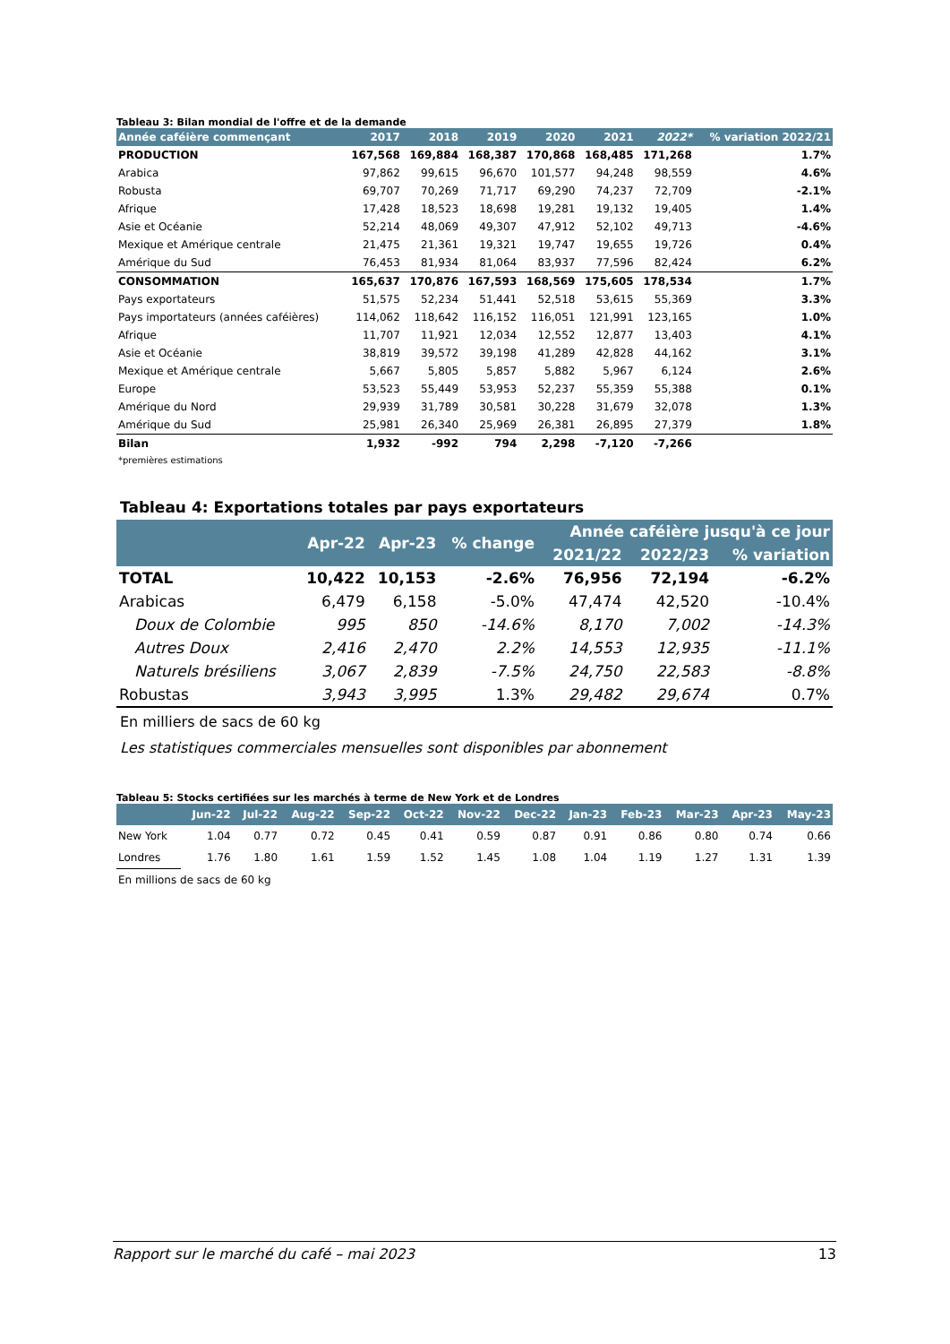Tableau 3: Bilan mondial de l'offre et de la demande
| Année caféière commençant | 2017 | 2018 | 2019 | 2020 | 2021 | 2022* | % variation 2022/21 |
| --- | --- | --- | --- | --- | --- | --- | --- |
| PRODUCTION | 167,568 | 169,884 | 168,387 | 170,868 | 168,485 | 171,268 | 1.7% |
| Arabica | 97,862 | 99,615 | 96,670 | 101,577 | 94,248 | 98,559 | 4.6% |
| Robusta | 69,707 | 70,269 | 71,717 | 69,290 | 74,237 | 72,709 | -2.1% |
| Afrique | 17,428 | 18,523 | 18,698 | 19,281 | 19,132 | 19,405 | 1.4% |
| Asie et Océanie | 52,214 | 48,069 | 49,307 | 47,912 | 52,102 | 49,713 | -4.6% |
| Mexique et Amérique centrale | 21,475 | 21,361 | 19,321 | 19,747 | 19,655 | 19,726 | 0.4% |
| Amérique du Sud | 76,453 | 81,934 | 81,064 | 83,937 | 77,596 | 82,424 | 6.2% |
| CONSOMMATION | 165,637 | 170,876 | 167,593 | 168,569 | 175,605 | 178,534 | 1.7% |
| Pays exportateurs | 51,575 | 52,234 | 51,441 | 52,518 | 53,615 | 55,369 | 3.3% |
| Pays importateurs (années caféières) | 114,062 | 118,642 | 116,152 | 116,051 | 121,991 | 123,165 | 1.0% |
| Afrique | 11,707 | 11,921 | 12,034 | 12,552 | 12,877 | 13,403 | 4.1% |
| Asie et Océanie | 38,819 | 39,572 | 39,198 | 41,289 | 42,828 | 44,162 | 3.1% |
| Mexique et Amérique centrale | 5,667 | 5,805 | 5,857 | 5,882 | 5,967 | 6,124 | 2.6% |
| Europe | 53,523 | 55,449 | 53,953 | 52,237 | 55,359 | 55,388 | 0.1% |
| Amérique du Nord | 29,939 | 31,789 | 30,581 | 30,228 | 31,679 | 32,078 | 1.3% |
| Amérique du Sud | 25,981 | 26,340 | 25,969 | 26,381 | 26,895 | 27,379 | 1.8% |
| Bilan | 1,932 | -992 | 794 | 2,298 | -7,120 | -7,266 | |
| *premières estimations | | | | | | | |
Tableau 4: Exportations totales par pays exportateurs
| | Apr-22 | Apr-23 | % change | Année caféière jusqu'à ce jour | | |
| --- | --- | --- | --- | --- | --- | --- |
| | | | | 2021/22 | 2022/23 | % variation |
| TOTAL | 10,422 | 10,153 | -2.6% | 76,956 | 72,194 | -6.2% |
| Arabicas | 6,479 | 6,158 | -5.0% | 47,474 | 42,520 | -10.4% |
| Doux de Colombie | 995 | 850 | -14.6% | 8,170 | 7,002 | -14.3% |
| Autres Doux | 2,416 | 2,470 | 2.2% | 14,553 | 12,935 | -11.1% |
| Naturels brésiliens | 3,067 | 2,839 | -7.5% | 24,750 | 22,583 | -8.8% |
| Robustas | 3,943 | 3,995 | 1.3% | 29,482 | 29,674 | 0.7% |
En milliers de sacs de 60 kg
Les statistiques commerciales mensuelles sont disponibles par abonnement
Tableau 5: Stocks certifiées sur les marchés à terme de New York et de Londres
| | Jun-22 | Jul-22 | Aug-22 | Sep-22 | Oct-22 | Nov-22 | Dec-22 | Jan-23 | Feb-23 | Mar-23 | Apr-23 | May-23 |
| --- | --- | --- | --- | --- | --- | --- | --- | --- | --- | --- | --- | --- |
| New York | 1.04 | 0.77 | 0.72 | 0.45 | 0.41 | 0.59 | 0.87 | 0.91 | 0.86 | 0.80 | 0.74 | 0.66 |
| Londres | 1.76 | 1.80 | 1.61 | 1.59 | 1.52 | 1.45 | 1.08 | 1.04 | 1.19 | 1.27 | 1.31 | 1.39 |
| En millions de sacs de 60 kg | | | | | | | | | | | | |
Rapport sur le marché du café – mai 2023 13